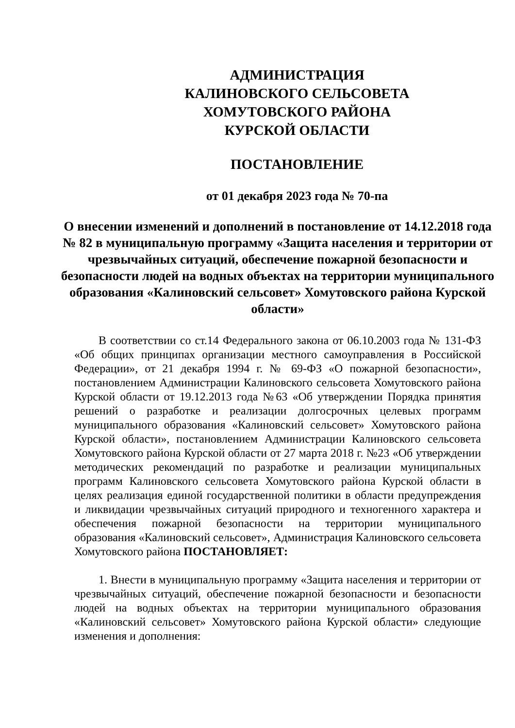АДМИНИСТРАЦИЯ
КАЛИНОВСКОГО СЕЛЬСОВЕТА
ХОМУТОВСКОГО РАЙОНА
КУРСКОЙ ОБЛАСТИ
ПОСТАНОВЛЕНИЕ
от 01 декабря 2023 года № 70-па
О внесении изменений и дополнений в постановление от 14.12.2018 года № 82 в муниципальную программу «Защита населения и территории от чрезвычайных ситуаций, обеспечение пожарной безопасности и безопасности людей на водных объектах на территории муниципального образования «Калиновский сельсовет» Хомутовского района Курской области»
В соответствии со ст.14 Федерального закона от 06.10.2003 года № 131-ФЗ «Об общих принципах организации местного самоуправления в Российской Федерации», от 21 декабря 1994 г. № 69-ФЗ «О пожарной безопасности», постановлением Администрации Калиновского сельсовета Хомутовского района Курской области от 19.12.2013 года №63 «Об утверждении Порядка принятия решений о разработке и реализации долгосрочных целевых программ муниципального образования «Калиновский сельсовет» Хомутовского района Курской области», постановлением Администрации Калиновского сельсовета Хомутовского района Курской области от 27 марта 2018 г. №23 «Об утверждении методических рекомендаций по разработке и реализации муниципальных программ Калиновского сельсовета Хомутовского района Курской области в целях реализация единой государственной политики в области предупреждения и ликвидации чрезвычайных ситуаций природного и техногенного характера и обеспечения пожарной безопасности на территории муниципального образования «Калиновский сельсовет», Администрация Калиновского сельсовета Хомутовского района ПОСТАНОВЛЯЕТ:
1. Внести в муниципальную программу «Защита населения и территории от чрезвычайных ситуаций, обеспечение пожарной безопасности и безопасности людей на водных объектах на территории муниципального образования «Калиновский сельсовет» Хомутовского района Курской области» следующие изменения и дополнения: